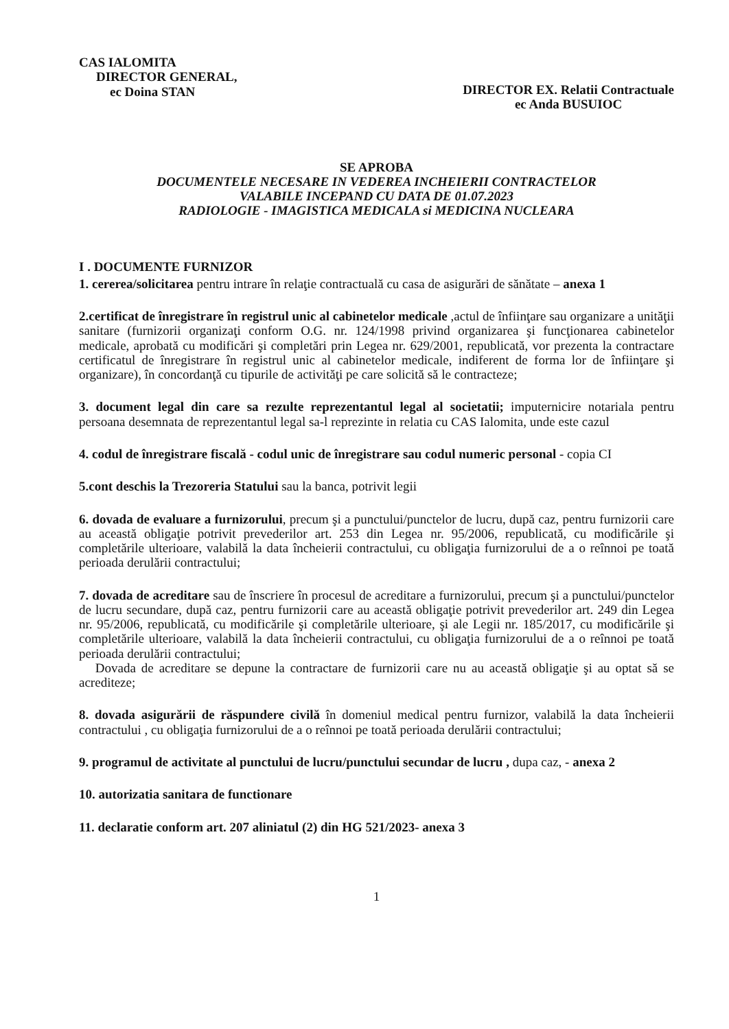CAS IALOMITA
DIRECTOR GENERAL,
ec Doina STAN
DIRECTOR EX. Relatii Contractuale
ec Anda BUSUIOC
SE APROBA
DOCUMENTELE NECESARE IN VEDEREA INCHEIERII CONTRACTELOR
VALABILE INCEPAND CU DATA DE 01.07.2023
RADIOLOGIE - IMAGISTICA MEDICALA si MEDICINA NUCLEARA
I . DOCUMENTE FURNIZOR
1. cererea/solicitarea pentru intrare în relaţie contractuală cu casa de asigurări de sănătate – anexa 1
2.certificat de înregistrare în registrul unic al cabinetelor medicale ,actul de înfiinţare sau organizare a unităţii sanitare (furnizorii organizaţi conform O.G. nr. 124/1998 privind organizarea şi funcţionarea cabinetelor medicale, aprobată cu modificări şi completări prin Legea nr. 629/2001, republicată, vor prezenta la contractare certificatul de înregistrare în registrul unic al cabinetelor medicale, indiferent de forma lor de înfiinţare şi organizare), în concordanţă cu tipurile de activităţi pe care solicită să le contracteze;
3. document legal din care sa rezulte reprezentantul legal al societatii; imputernicire notariala pentru persoana desemnata de reprezentantul legal sa-l reprezinte in relatia cu CAS Ialomita, unde este cazul
4. codul de înregistrare fiscală - codul unic de înregistrare sau codul numeric personal - copia CI
5.cont deschis la Trezoreria Statului sau la banca, potrivit legii
6. dovada de evaluare a furnizorului, precum şi a punctului/punctelor de lucru, după caz, pentru furnizorii care au această obligaţie potrivit prevederilor art. 253 din Legea nr. 95/2006, republicată, cu modificările şi completările ulterioare, valabilă la data încheierii contractului, cu obligaţia furnizorului de a o reînnoi pe toată perioada derulării contractului;
7. dovada de acreditare sau de înscriere în procesul de acreditare a furnizorului, precum şi a punctului/punctelor de lucru secundare, după caz, pentru furnizorii care au această obligaţie potrivit prevederilor art. 249 din Legea nr. 95/2006, republicată, cu modificările şi completările ulterioare, şi ale Legii nr. 185/2017, cu modificările şi completările ulterioare, valabilă la data încheierii contractului, cu obligaţia furnizorului de a o reînnoi pe toată perioada derulării contractului;
Dovada de acreditare se depune la contractare de furnizorii care nu au această obligaţie şi au optat să se acrediteze;
8. dovada asigurării de răspundere civilă în domeniul medical pentru furnizor, valabilă la data încheierii contractului , cu obligaţia furnizorului de a o reînnoi pe toată perioada derulării contractului;
9. programul de activitate al punctului de lucru/punctului secundar de lucru , dupa caz, - anexa 2
10. autorizatia sanitara de functionare
11. declaratie conform art. 207 aliniatul (2) din HG 521/2023- anexa 3
1